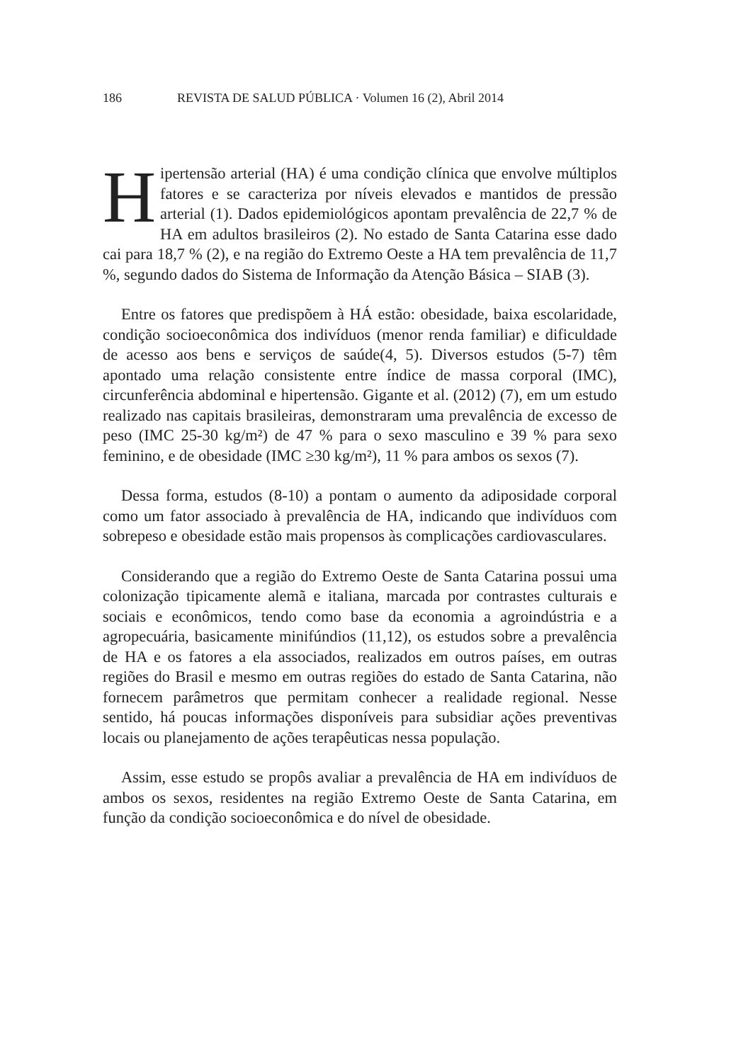186 REVISTA DE SALUD PÚBLICA · Volumen 16 (2), Abril 2014
Hipertensão arterial (HA) é uma condição clínica que envolve múltiplos fatores e se caracteriza por níveis elevados e mantidos de pressão arterial (1). Dados epidemiológicos apontam prevalência de 22,7 % de HA em adultos brasileiros (2). No estado de Santa Catarina esse dado cai para 18,7 % (2), e na região do Extremo Oeste a HA tem prevalência de 11,7 %, segundo dados do Sistema de Informação da Atenção Básica – SIAB (3).
Entre os fatores que predispõem à HÁ estão: obesidade, baixa escolaridade, condição socioeconômica dos indivíduos (menor renda familiar) e dificuldade de acesso aos bens e serviços de saúde(4, 5). Diversos estudos (5-7) têm apontado uma relação consistente entre índice de massa corporal (IMC), circunferência abdominal e hipertensão. Gigante et al. (2012) (7), em um estudo realizado nas capitais brasileiras, demonstraram uma prevalência de excesso de peso (IMC 25-30 kg/m²) de 47 % para o sexo masculino e 39 % para sexo feminino, e de obesidade (IMC ≥30 kg/m²), 11 % para ambos os sexos (7).
Dessa forma, estudos (8-10) a pontam o aumento da adiposidade corporal como um fator associado à prevalência de HA, indicando que indivíduos com sobrepeso e obesidade estão mais propensos às complicações cardiovasculares.
Considerando que a região do Extremo Oeste de Santa Catarina possui uma colonização tipicamente alemã e italiana, marcada por contrastes culturais e sociais e econômicos, tendo como base da economia a agroindústria e a agropecuária, basicamente minifúndios (11,12), os estudos sobre a prevalência de HA e os fatores a ela associados, realizados em outros países, em outras regiões do Brasil e mesmo em outras regiões do estado de Santa Catarina, não fornecem parâmetros que permitam conhecer a realidade regional. Nesse sentido, há poucas informações disponíveis para subsidiar ações preventivas locais ou planejamento de ações terapêuticas nessa população.
Assim, esse estudo se propôs avaliar a prevalência de HA em indivíduos de ambos os sexos, residentes na região Extremo Oeste de Santa Catarina, em função da condição socioeconômica e do nível de obesidade.